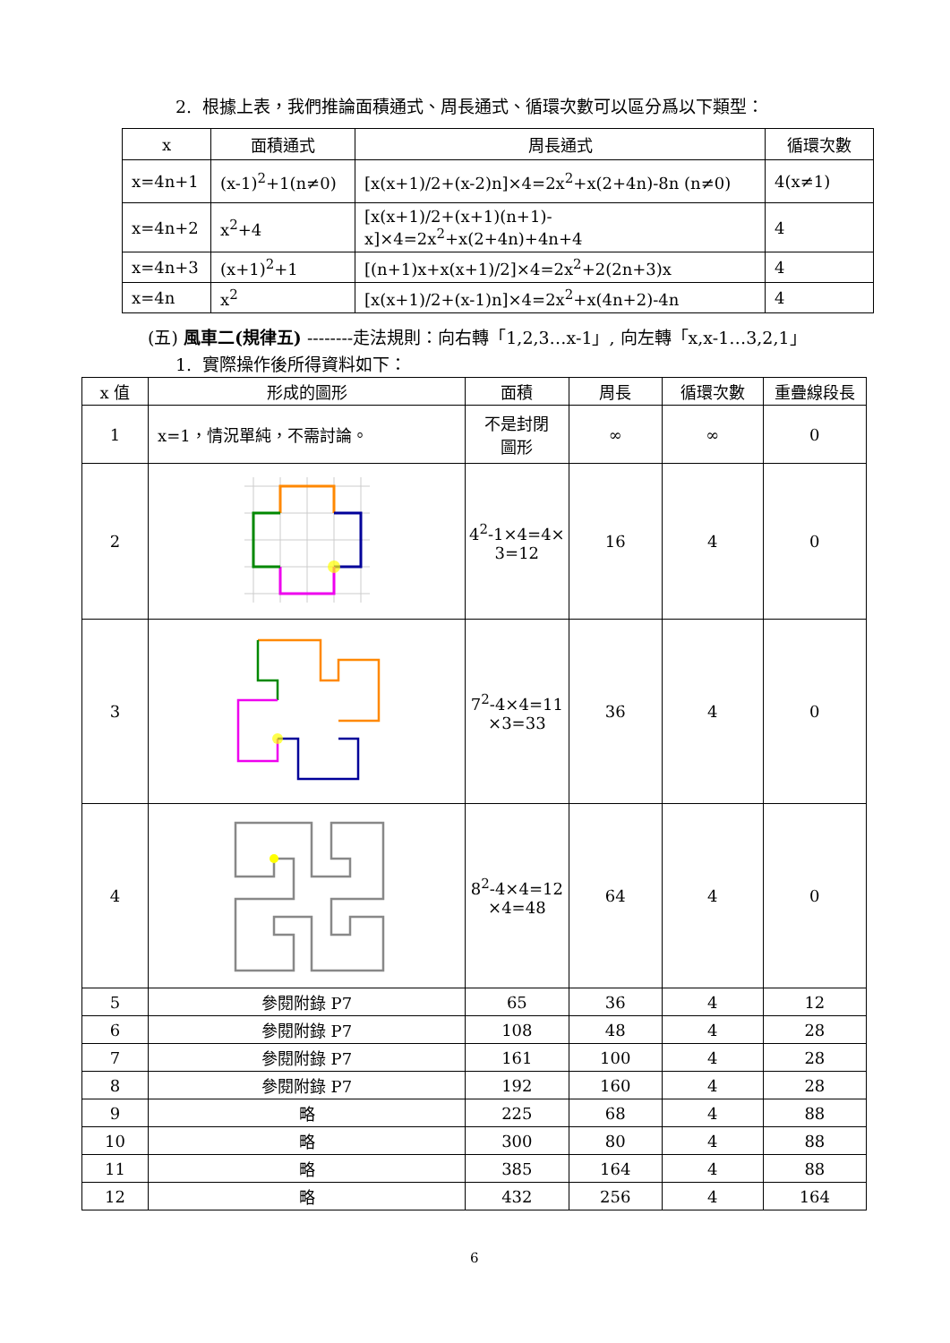2. 根據上表，我們推論面積通式、周長通式、循環次數可以區分爲以下類型：
| x | 面積通式 | 周長通式 | 循環次數 |
| --- | --- | --- | --- |
| x=4n+1 | (x-1)<sup>2</sup>+1(n≠0) | [x(x+1)/2+(x-2)n]×4=2x<sup>2</sup>+x(2+4n)-8n (n≠0) | 4(x≠1) |
| x=4n+2 | x<sup>2</sup>+4 | [x(x+1)/2+(x+1)(n+1)-x]×4=2x<sup>2</sup>+x(2+4n)+4n+4 | 4 |
| x=4n+3 | (x+1)<sup>2</sup>+1 | [(n+1)x+x(x+1)/2]×4=2x<sup>2</sup>+2(2n+3)x | 4 |
| x=4n | x<sup>2</sup> | [x(x+1)/2+(x-1)n]×4=2x<sup>2</sup>+x(4n+2)-4n | 4 |
(五) 風車二(規律五) --------走法規則：向右轉「1,2,3…x-1」, 向左轉「x,x-1…3,2,1」
1. 實際操作後所得資料如下：
| x 值 | 形成的圖形 | 面積 | 周長 | 循環次數 | 重疊線段長 |
| --- | --- | --- | --- | --- | --- |
| 1 | x=1，情況單純，不需討論。 | 不是封閉 圖形 | ∞ | ∞ | 0 |
| 2 | | 4<sup>2</sup>-1×4=4× 3=12 | 16 | 4 | 0 |
| 3 | | 7<sup>2</sup>-4×4=11 ×3=33 | 36 | 4 | 0 |
| 4 | | 8<sup>2</sup>-4×4=12 ×4=48 | 64 | 4 | 0 |
| 5 | 參閱附錄 P7 | 65 | 36 | 4 | 12 |
| 6 | 參閱附錄 P7 | 108 | 48 | 4 | 28 |
| 7 | 參閱附錄 P7 | 161 | 100 | 4 | 28 |
| 8 | 參閱附錄 P7 | 192 | 160 | 4 | 28 |
| 9 | 略 | 225 | 68 | 4 | 88 |
| 10 | 略 | 300 | 80 | 4 | 88 |
| 11 | 略 | 385 | 164 | 4 | 88 |
| 12 | 略 | 432 | 256 | 4 | 164 |
6